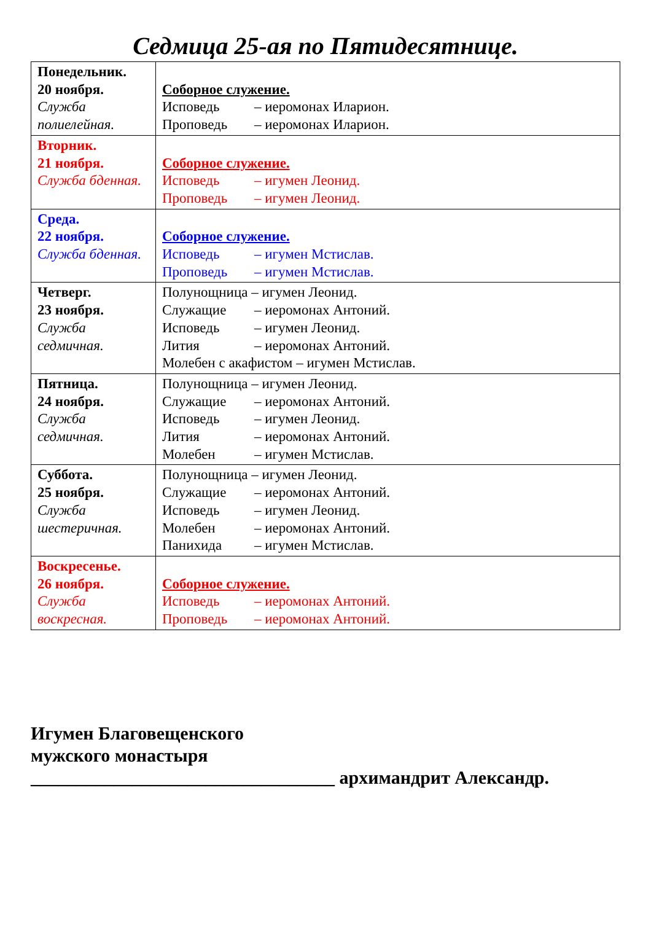Седмица 25-ая по Пятидесятнице.
| Понедельник. 20 ноября. Служба полиелейная. | Соборное служение. Исповедь – иеромонах Иларион. Проповедь – иеромонах Иларион. |
| Вторник. 21 ноября. Служба бденная. | Соборное служение. Исповедь – игумен Леонид. Проповедь – игумен Леонид. |
| Среда. 22 ноября. Служба бденная. | Соборное служение. Исповедь – игумен Мстислав. Проповедь – игумен Мстислав. |
| Четверг. 23 ноября. Служба седмичная. | Полунощница – игумен Леонид. Служащие – иеромонах Антоний. Исповедь – игумен Леонид. Лития – иеромонах Антоний. Молебен с акафистом – игумен Мстислав. |
| Пятница. 24 ноября. Служба седмичная. | Полунощница – игумен Леонид. Служащие – иеромонах Антоний. Исповедь – игумен Леонид. Лития – иеромонах Антоний. Молебен – игумен Мстислав. |
| Суббота. 25 ноября. Служба шестеричная. | Полунощница – игумен Леонид. Служащие – иеромонах Антоний. Исповедь – игумен Леонид. Молебен – иеромонах Антоний. Панихида – игумен Мстислав. |
| Воскресенье. 26 ноября. Служба воскресная. | Соборное служение. Исповедь – иеромонах Антоний. Проповедь – иеромонах Антоний. |
Игумен Благовещенского
мужского монастыря
_________________________________ архимандрит Александр.